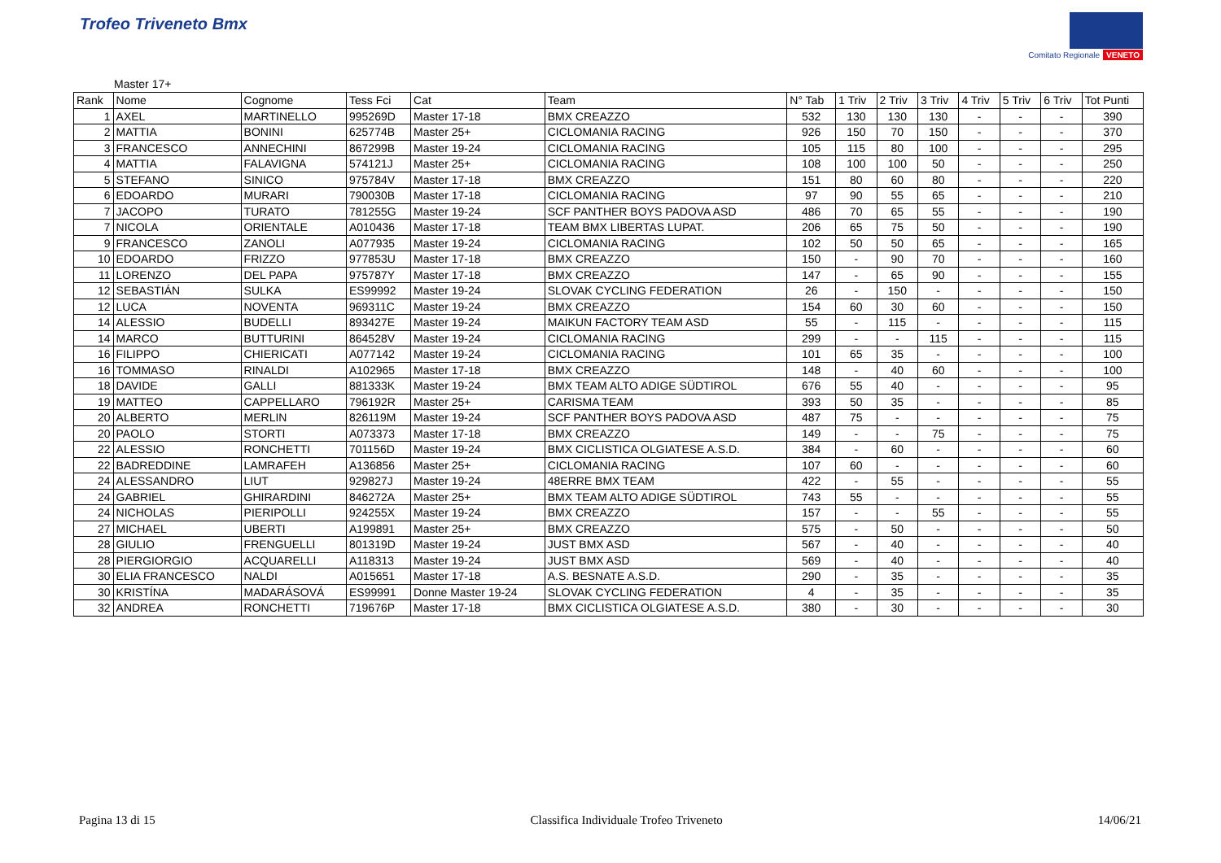Trofeo Triveneto Bmx
Comitato Regionale VENETO
Master 17+
| Rank | Nome | Cognome | Tess Fci | Cat | Team | N° Tab | 1 Triv | 2 Triv | 3 Triv | 4 Triv | 5 Triv | 6 Triv | Tot Punti |
| --- | --- | --- | --- | --- | --- | --- | --- | --- | --- | --- | --- | --- | --- |
| 1 | AXEL | MARTINELLO | 995269D | Master 17-18 | BMX CREAZZO | 532 | 130 | 130 | 130 | - | - | - | 390 |
| 2 | MATTIA | BONINI | 625774B | Master 25+ | CICLOMANIA RACING | 926 | 150 | 70 | 150 | - | - | - | 370 |
| 3 | FRANCESCO | ANNECHINI | 867299B | Master 19-24 | CICLOMANIA RACING | 105 | 115 | 80 | 100 | - | - | - | 295 |
| 4 | MATTIA | FALAVIGNA | 574121J | Master 25+ | CICLOMANIA RACING | 108 | 100 | 100 | 50 | - | - | - | 250 |
| 5 | STEFANO | SINICO | 975784V | Master 17-18 | BMX CREAZZO | 151 | 80 | 60 | 80 | - | - | - | 220 |
| 6 | EDOARDO | MURARI | 790030B | Master 17-18 | CICLOMANIA RACING | 97 | 90 | 55 | 65 | - | - | - | 210 |
| 7 | JACOPO | TURATO | 781255G | Master 19-24 | SCF PANTHER BOYS PADOVA ASD | 486 | 70 | 65 | 55 | - | - | - | 190 |
| 7 | NICOLA | ORIENTALE | A010436 | Master 17-18 | TEAM BMX LIBERTAS LUPAT. | 206 | 65 | 75 | 50 | - | - | - | 190 |
| 9 | FRANCESCO | ZANOLI | A077935 | Master 19-24 | CICLOMANIA RACING | 102 | 50 | 50 | 65 | - | - | - | 165 |
| 10 | EDOARDO | FRIZZO | 977853U | Master 17-18 | BMX CREAZZO | 150 | - | 90 | 70 | - | - | - | 160 |
| 11 | LORENZO | DEL PAPA | 975787Y | Master 17-18 | BMX CREAZZO | 147 | - | 65 | 90 | - | - | - | 155 |
| 12 | SEBASTIÁN | SULKA | ES99992 | Master 19-24 | SLOVAK CYCLING FEDERATION | 26 | - | 150 | - | - | - | - | 150 |
| 12 | LUCA | NOVENTA | 969311C | Master 19-24 | BMX CREAZZO | 154 | 60 | 30 | 60 | - | - | - | 150 |
| 14 | ALESSIO | BUDELLI | 893427E | Master 19-24 | MAIKUN FACTORY TEAM ASD | 55 | - | 115 | - | - | - | - | 115 |
| 14 | MARCO | BUTTURINI | 864528V | Master 19-24 | CICLOMANIA RACING | 299 | - | - | 115 | - | - | - | 115 |
| 16 | FILIPPO | CHIERICATI | A077142 | Master 19-24 | CICLOMANIA RACING | 101 | 65 | 35 | - | - | - | - | 100 |
| 16 | TOMMASO | RINALDI | A102965 | Master 17-18 | BMX CREAZZO | 148 | - | 40 | 60 | - | - | - | 100 |
| 18 | DAVIDE | GALLI | 881333K | Master 19-24 | BMX TEAM ALTO ADIGE SÜDTIROL | 676 | 55 | 40 | - | - | - | - | 95 |
| 19 | MATTEO | CAPPELLARO | 796192R | Master 25+ | CARISMA TEAM | 393 | 50 | 35 | - | - | - | - | 85 |
| 20 | ALBERTO | MERLIN | 826119M | Master 19-24 | SCF PANTHER BOYS PADOVA ASD | 487 | 75 | - | - | - | - | - | 75 |
| 20 | PAOLO | STORTI | A073373 | Master 17-18 | BMX CREAZZO | 149 | - | - | 75 | - | - | - | 75 |
| 22 | ALESSIO | RONCHETTI | 701156D | Master 19-24 | BMX CICLISTICA OLGIATESE A.S.D. | 384 | - | 60 | - | - | - | - | 60 |
| 22 | BADREDDINE | LAMRAFEH | A136856 | Master 25+ | CICLOMANIA RACING | 107 | 60 | - | - | - | - | - | 60 |
| 24 | ALESSANDRO | LIUT | 929827J | Master 19-24 | 48ERRE BMX TEAM | 422 | - | 55 | - | - | - | - | 55 |
| 24 | GABRIEL | GHIRARDINI | 846272A | Master 25+ | BMX TEAM ALTO ADIGE SÜDTIROL | 743 | 55 | - | - | - | - | - | 55 |
| 24 | NICHOLAS | PIERIPOLLI | 924255X | Master 19-24 | BMX CREAZZO | 157 | - | - | 55 | - | - | - | 55 |
| 27 | MICHAEL | UBERTI | A199891 | Master 25+ | BMX CREAZZO | 575 | - | 50 | - | - | - | - | 50 |
| 28 | GIULIO | FRENGUELLI | 801319D | Master 19-24 | JUST BMX ASD | 567 | - | 40 | - | - | - | - | 40 |
| 28 | PIERGIORGIO | ACQUARELLI | A118313 | Master 19-24 | JUST BMX ASD | 569 | - | 40 | - | - | - | - | 40 |
| 30 | ELIA FRANCESCO | NALDI | A015651 | Master 17-18 | A.S. BESNATE A.S.D. | 290 | - | 35 | - | - | - | - | 35 |
| 30 | KRISTÍNA | MADARÁSOVÁ | ES99991 | Donne Master 19-24 | SLOVAK CYCLING FEDERATION | 4 | - | 35 | - | - | - | - | 35 |
| 32 | ANDREA | RONCHETTI | 719676P | Master 17-18 | BMX CICLISTICA OLGIATESE A.S.D. | 380 | - | 30 | - | - | - | - | 30 |
Pagina 13 di 15 Classifica Individuale Trofeo Triveneto 14/06/21